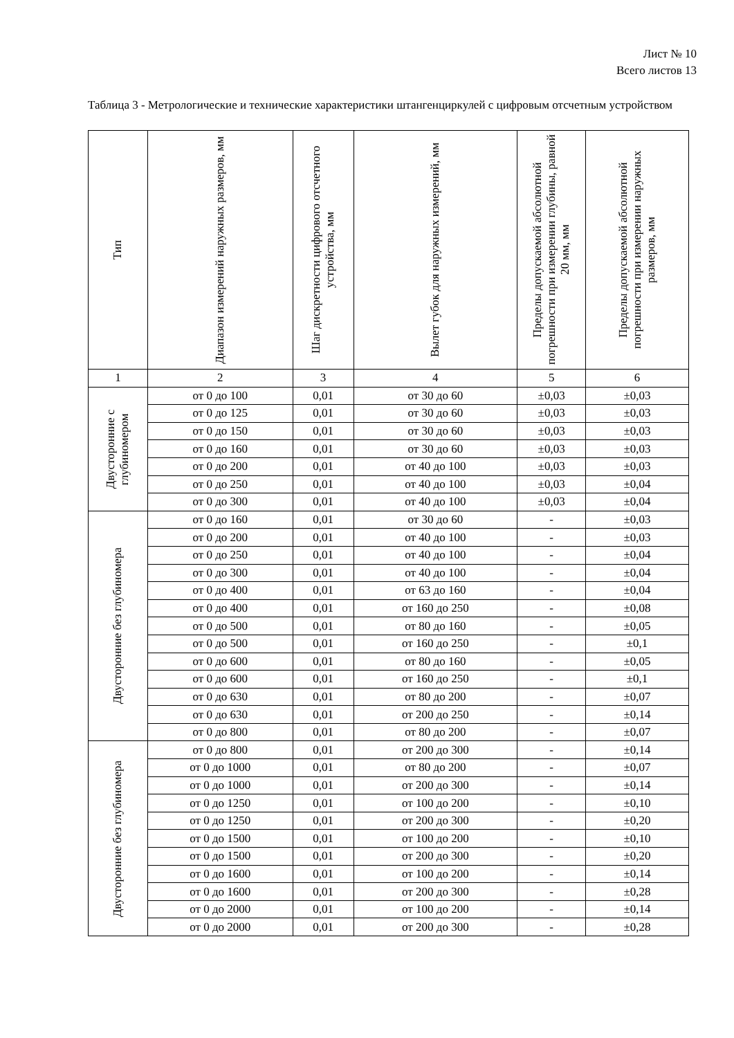Лист № 10
Всего листов 13
Таблица 3 - Метрологические и технические характеристики штангенциркулей с цифровым отсчетным устройством
| Тип | Диапазон измерений наружных размеров, мм | Шаг дискретности цифрового отсчетного устройства, мм | Вылет губок для наружных измерений, мм | Пределы допускаемой абсолютной погрешности при измерении глубины, равной 20 мм, мм | Пределы допускаемой абсолютной погрешности при измерении наружных размеров, мм |
| --- | --- | --- | --- | --- | --- |
| 1 | 2 | 3 | 4 | 5 | 6 |
| Двусторонние с глубиномером | от 0 до 100 | 0,01 | от 30 до 60 | ±0,03 | ±0,03 |
| | от 0 до 125 | 0,01 | от 30 до 60 | ±0,03 | ±0,03 |
| | от 0 до 150 | 0,01 | от 30 до 60 | ±0,03 | ±0,03 |
| | от 0 до 160 | 0,01 | от 30 до 60 | ±0,03 | ±0,03 |
| | от 0 до 200 | 0,01 | от 40 до 100 | ±0,03 | ±0,03 |
| | от 0 до 250 | 0,01 | от 40 до 100 | ±0,03 | ±0,04 |
| | от 0 до 300 | 0,01 | от 40 до 100 | ±0,03 | ±0,04 |
| Двусторонние без глубиномера | от 0 до 160 | 0,01 | от 30 до 60 | - | ±0,03 |
| | от 0 до 200 | 0,01 | от 40 до 100 | - | ±0,03 |
| | от 0 до 250 | 0,01 | от 40 до 100 | - | ±0,04 |
| | от 0 до 300 | 0,01 | от 40 до 100 | - | ±0,04 |
| | от 0 до 400 | 0,01 | от 63 до 160 | - | ±0,04 |
| | от 0 до 400 | 0,01 | от 160 до 250 | - | ±0,08 |
| | от 0 до 500 | 0,01 | от 80 до 160 | - | ±0,05 |
| | от 0 до 500 | 0,01 | от 160 до 250 | - | ±0,1 |
| | от 0 до 600 | 0,01 | от 80 до 160 | - | ±0,05 |
| | от 0 до 600 | 0,01 | от 160 до 250 | - | ±0,1 |
| | от 0 до 630 | 0,01 | от 80 до 200 | - | ±0,07 |
| | от 0 до 630 | 0,01 | от 200 до 250 | - | ±0,14 |
| | от 0 до 800 | 0,01 | от 80 до 200 | - | ±0,07 |
| Двусторонние без глубиномера | от 0 до 800 | 0,01 | от 200 до 300 | - | ±0,14 |
| | от 0 до 1000 | 0,01 | от 80 до 200 | - | ±0,07 |
| | от 0 до 1000 | 0,01 | от 200 до 300 | - | ±0,14 |
| | от 0 до 1250 | 0,01 | от 100 до 200 | - | ±0,10 |
| | от 0 до 1250 | 0,01 | от 200 до 300 | - | ±0,20 |
| | от 0 до 1500 | 0,01 | от 100 до 200 | - | ±0,10 |
| | от 0 до 1500 | 0,01 | от 200 до 300 | - | ±0,20 |
| | от 0 до 1600 | 0,01 | от 100 до 200 | - | ±0,14 |
| | от 0 до 1600 | 0,01 | от 200 до 300 | - | ±0,28 |
| | от 0 до 2000 | 0,01 | от 100 до 200 | - | ±0,14 |
| | от 0 до 2000 | 0,01 | от 200 до 300 | - | ±0,28 |